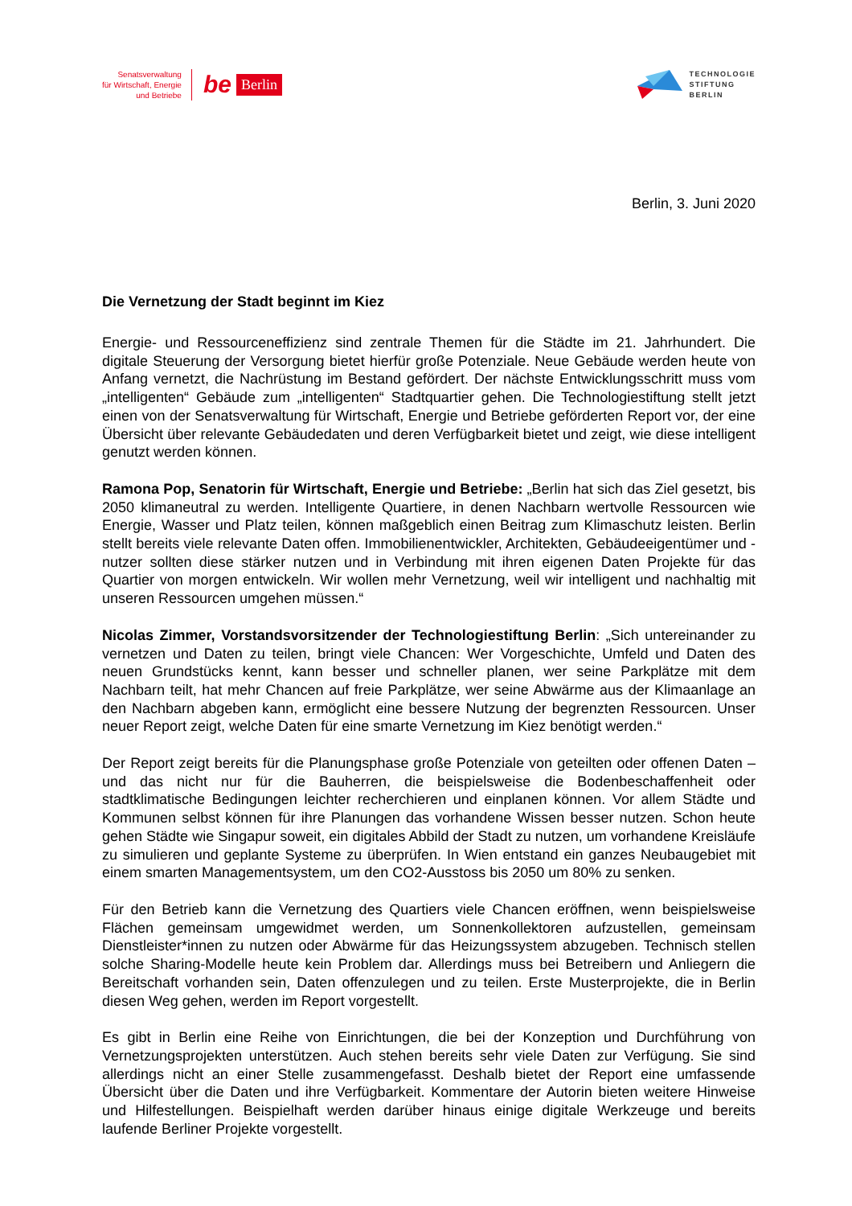Senatsverwaltung
für Wirtschaft, Energie
und Betriebe
be Berlin
TECHNOLOGIE
STIFTUNG
BERLIN
Berlin, 3. Juni 2020
Die Vernetzung der Stadt beginnt im Kiez
Energie- und Ressourceneffizienz sind zentrale Themen für die Städte im 21. Jahrhundert. Die digitale Steuerung der Versorgung bietet hierfür große Potenziale. Neue Gebäude werden heute von Anfang vernetzt, die Nachrüstung im Bestand gefördert. Der nächste Entwicklungsschritt muss vom „intelligenten“ Gebäude zum „intelligenten“ Stadtquartier gehen. Die Technologiestiftung stellt jetzt einen von der Senatsverwaltung für Wirtschaft, Energie und Betriebe geförderten Report vor, der eine Übersicht über relevante Gebäudedaten und deren Verfügbarkeit bietet und zeigt, wie diese intelligent genutzt werden können.
Ramona Pop, Senatorin für Wirtschaft, Energie und Betriebe: „Berlin hat sich das Ziel gesetzt, bis 2050 klimaneutral zu werden. Intelligente Quartiere, in denen Nachbarn wertvolle Ressourcen wie Energie, Wasser und Platz teilen, können maßgeblich einen Beitrag zum Klimaschutz leisten. Berlin stellt bereits viele relevante Daten offen. Immobilienentwickler, Architekten, Gebäudeeigentümer und -nutzer sollten diese stärker nutzen und in Verbindung mit ihren eigenen Daten Projekte für das Quartier von morgen entwickeln. Wir wollen mehr Vernetzung, weil wir intelligent und nachhaltig mit unseren Ressourcen umgehen müssen.“
Nicolas Zimmer, Vorstandsvorsitzender der Technologiestiftung Berlin: „Sich untereinander zu vernetzen und Daten zu teilen, bringt viele Chancen: Wer Vorgeschichte, Umfeld und Daten des neuen Grundstücks kennt, kann besser und schneller planen, wer seine Parkplätze mit dem Nachbarn teilt, hat mehr Chancen auf freie Parkplätze, wer seine Abwärme aus der Klimaanlage an den Nachbarn abgeben kann, ermöglicht eine bessere Nutzung der begrenzten Ressourcen. Unser neuer Report zeigt, welche Daten für eine smarte Vernetzung im Kiez benötigt werden.“
Der Report zeigt bereits für die Planungsphase große Potenziale von geteilten oder offenen Daten – und das nicht nur für die Bauherren, die beispielsweise die Bodenbeschaffenheit oder stadtklimatische Bedingungen leichter recherchieren und einplanen können. Vor allem Städte und Kommunen selbst können für ihre Planungen das vorhandene Wissen besser nutzen. Schon heute gehen Städte wie Singapur soweit, ein digitales Abbild der Stadt zu nutzen, um vorhandene Kreisläufe zu simulieren und geplante Systeme zu überprüfen. In Wien entstand ein ganzes Neubaugebiet mit einem smarten Managementsystem, um den CO2-Ausstoss bis 2050 um 80% zu senken.
Für den Betrieb kann die Vernetzung des Quartiers viele Chancen eröffnen, wenn beispielsweise Flächen gemeinsam umgewidmet werden, um Sonnenkollektoren aufzustellen, gemeinsam Dienstleister*innen zu nutzen oder Abwärme für das Heizungssystem abzugeben. Technisch stellen solche Sharing-Modelle heute kein Problem dar. Allerdings muss bei Betreibern und Anliegern die Bereitschaft vorhanden sein, Daten offenzulegen und zu teilen. Erste Musterprojekte, die in Berlin diesen Weg gehen, werden im Report vorgestellt.
Es gibt in Berlin eine Reihe von Einrichtungen, die bei der Konzeption und Durchführung von Vernetzungsprojekten unterstützen. Auch stehen bereits sehr viele Daten zur Verfügung. Sie sind allerdings nicht an einer Stelle zusammengefasst. Deshalb bietet der Report eine umfassende Übersicht über die Daten und ihre Verfügbarkeit. Kommentare der Autorin bieten weitere Hinweise und Hilfestellungen. Beispielhaft werden darüber hinaus einige digitale Werkzeuge und bereits laufende Berliner Projekte vorgestellt.